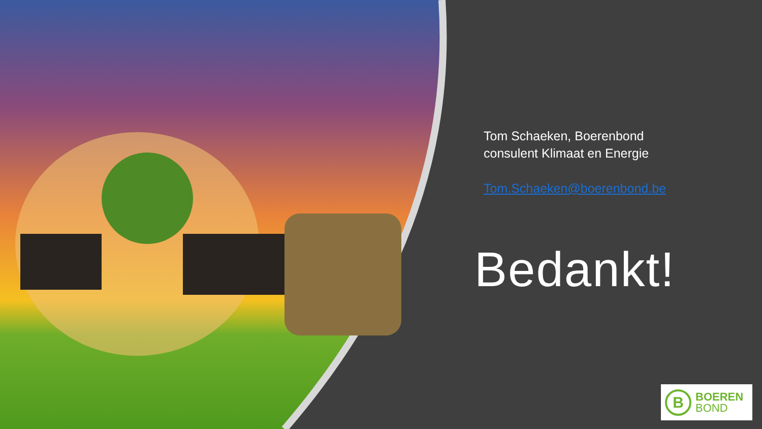Tom Schaeken, Boerenbond
consulent Klimaat en Energie
Tom.Schaeken@boerenbond.be
Bedankt!
B
BOEREN
BOND